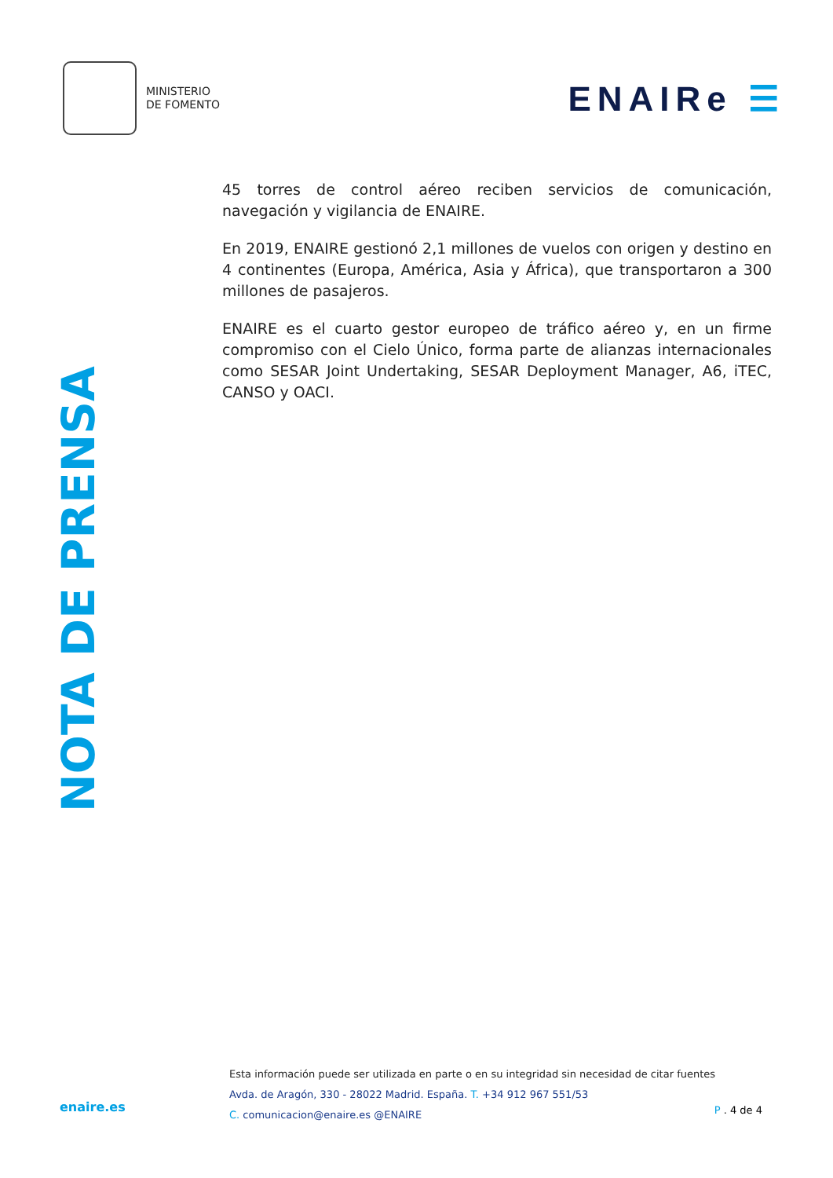MINISTERIO
DE FOMENTO
ENAIRe ☰
NOTA DE PRENSA
45 torres de control aéreo reciben servicios de comunicación, navegación y vigilancia de ENAIRE.
En 2019, ENAIRE gestionó 2,1 millones de vuelos con origen y destino en 4 continentes (Europa, América, Asia y África), que transportaron a 300 millones de pasajeros.
ENAIRE es el cuarto gestor europeo de tráfico aéreo y, en un firme compromiso con el Cielo Único, forma parte de alianzas internacionales como SESAR Joint Undertaking, SESAR Deployment Manager, A6, iTEC, CANSO y OACI.
enaire.es
Esta información puede ser utilizada en parte o en su integridad sin necesidad de citar fuentes
Avda. de Aragón, 330 - 28022 Madrid. España. T. +34 912 967 551/53
C. comunicacion@enaire.es @ENAIRE
P . 4 de 4